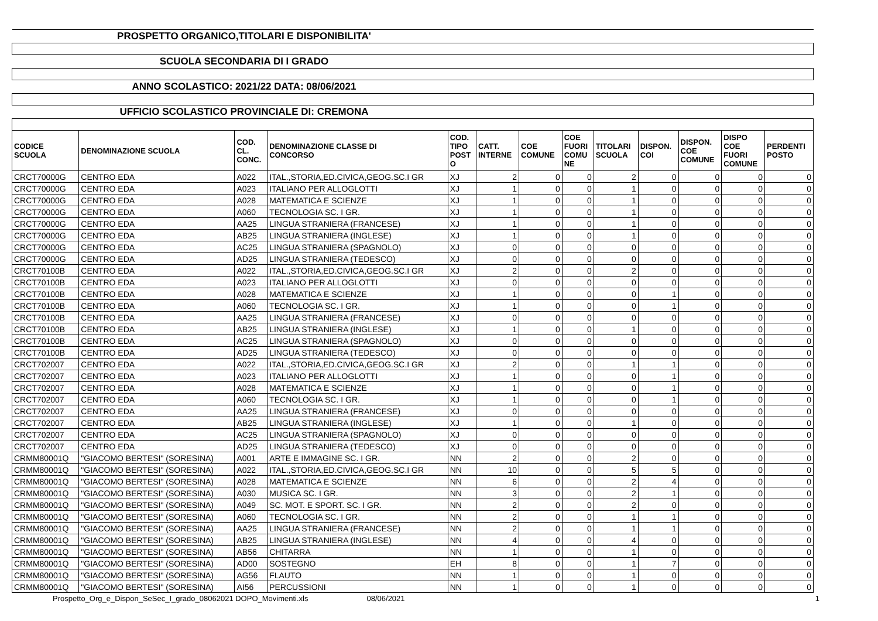| PROSPETTO ORGANICO,TITOLARI E DISPONIBILITA' | | | | | | | | | | | | |
| SCUOLA SECONDARIA DI I GRADO | | | | | | | | | | | | |
| ANNO SCOLASTICO: 2021/22 DATA: 08/06/2021 | | | | | | | | | | | | |
| UFFICIO SCOLASTICO PROVINCIALE DI: CREMONA | | | | | | | | | | | | |
| CODICE SCUOLA | DENOMINAZIONE SCUOLA | COD. CL. CONC. | DENOMINAZIONE CLASSE DI CONCORSO | COD. TIPO POST O | CATT. INTERNE | COE COMUNE | COE FUORI COMU NE | TITOLARI SCUOLA | DISPON. COI | DISPON. COE COMUNE | DISPO COE FUORI COMUNE | PERDENTI POSTO |
| CRCT70000G | CENTRO EDA | A022 | ITAL.,STORIA,ED.CIVICA,GEOG.SC.I GR | XJ | 2 | 0 | 0 | 2 | 0 | 0 | 0 | 0 |
| CRCT70000G | CENTRO EDA | A023 | ITALIANO PER ALLOGLOTTI | XJ | 1 | 0 | 0 | 1 | 0 | 0 | 0 | 0 |
| CRCT70000G | CENTRO EDA | A028 | MATEMATICA E SCIENZE | XJ | 1 | 0 | 0 | 1 | 0 | 0 | 0 | 0 |
| CRCT70000G | CENTRO EDA | A060 | TECNOLOGIA SC. I GR. | XJ | 1 | 0 | 0 | 1 | 0 | 0 | 0 | 0 |
| CRCT70000G | CENTRO EDA | AA25 | LINGUA STRANIERA (FRANCESE) | XJ | 1 | 0 | 0 | 1 | 0 | 0 | 0 | 0 |
| CRCT70000G | CENTRO EDA | AB25 | LINGUA STRANIERA (INGLESE) | XJ | 1 | 0 | 0 | 1 | 0 | 0 | 0 | 0 |
| CRCT70000G | CENTRO EDA | AC25 | LINGUA STRANIERA (SPAGNOLO) | XJ | 0 | 0 | 0 | 0 | 0 | 0 | 0 | 0 |
| CRCT70000G | CENTRO EDA | AD25 | LINGUA STRANIERA (TEDESCO) | XJ | 0 | 0 | 0 | 0 | 0 | 0 | 0 | 0 |
| CRCT70100B | CENTRO EDA | A022 | ITAL.,STORIA,ED.CIVICA,GEOG.SC.I GR | XJ | 2 | 0 | 0 | 2 | 0 | 0 | 0 | 0 |
| CRCT70100B | CENTRO EDA | A023 | ITALIANO PER ALLOGLOTTI | XJ | 0 | 0 | 0 | 0 | 0 | 0 | 0 | 0 |
| CRCT70100B | CENTRO EDA | A028 | MATEMATICA E SCIENZE | XJ | 1 | 0 | 0 | 0 | 1 | 0 | 0 | 0 |
| CRCT70100B | CENTRO EDA | A060 | TECNOLOGIA SC. I GR. | XJ | 1 | 0 | 0 | 0 | 1 | 0 | 0 | 0 |
| CRCT70100B | CENTRO EDA | AA25 | LINGUA STRANIERA (FRANCESE) | XJ | 0 | 0 | 0 | 0 | 0 | 0 | 0 | 0 |
| CRCT70100B | CENTRO EDA | AB25 | LINGUA STRANIERA (INGLESE) | XJ | 1 | 0 | 0 | 1 | 0 | 0 | 0 | 0 |
| CRCT70100B | CENTRO EDA | AC25 | LINGUA STRANIERA (SPAGNOLO) | XJ | 0 | 0 | 0 | 0 | 0 | 0 | 0 | 0 |
| CRCT70100B | CENTRO EDA | AD25 | LINGUA STRANIERA (TEDESCO) | XJ | 0 | 0 | 0 | 0 | 0 | 0 | 0 | 0 |
| CRCT702007 | CENTRO EDA | A022 | ITAL.,STORIA,ED.CIVICA,GEOG.SC.I GR | XJ | 2 | 0 | 0 | 1 | 1 | 0 | 0 | 0 |
| CRCT702007 | CENTRO EDA | A023 | ITALIANO PER ALLOGLOTTI | XJ | 1 | 0 | 0 | 0 | 1 | 0 | 0 | 0 |
| CRCT702007 | CENTRO EDA | A028 | MATEMATICA E SCIENZE | XJ | 1 | 0 | 0 | 0 | 1 | 0 | 0 | 0 |
| CRCT702007 | CENTRO EDA | A060 | TECNOLOGIA SC. I GR. | XJ | 1 | 0 | 0 | 0 | 1 | 0 | 0 | 0 |
| CRCT702007 | CENTRO EDA | AA25 | LINGUA STRANIERA (FRANCESE) | XJ | 0 | 0 | 0 | 0 | 0 | 0 | 0 | 0 |
| CRCT702007 | CENTRO EDA | AB25 | LINGUA STRANIERA (INGLESE) | XJ | 1 | 0 | 0 | 1 | 0 | 0 | 0 | 0 |
| CRCT702007 | CENTRO EDA | AC25 | LINGUA STRANIERA (SPAGNOLO) | XJ | 0 | 0 | 0 | 0 | 0 | 0 | 0 | 0 |
| CRCT702007 | CENTRO EDA | AD25 | LINGUA STRANIERA (TEDESCO) | XJ | 0 | 0 | 0 | 0 | 0 | 0 | 0 | 0 |
| CRMM80001Q | "GIACOMO BERTESI" (SORESINA) | A001 | ARTE E IMMAGINE SC. I GR. | NN | 2 | 0 | 0 | 2 | 0 | 0 | 0 | 0 |
| CRMM80001Q | "GIACOMO BERTESI" (SORESINA) | A022 | ITAL.,STORIA,ED.CIVICA,GEOG.SC.I GR | NN | 10 | 0 | 0 | 5 | 5 | 0 | 0 | 0 |
| CRMM80001Q | "GIACOMO BERTESI" (SORESINA) | A028 | MATEMATICA E SCIENZE | NN | 6 | 0 | 0 | 2 | 4 | 0 | 0 | 0 |
| CRMM80001Q | "GIACOMO BERTESI" (SORESINA) | A030 | MUSICA SC. I GR. | NN | 3 | 0 | 0 | 2 | 1 | 0 | 0 | 0 |
| CRMM80001Q | "GIACOMO BERTESI" (SORESINA) | A049 | SC. MOT. E SPORT. SC. I GR. | NN | 2 | 0 | 0 | 2 | 0 | 0 | 0 | 0 |
| CRMM80001Q | "GIACOMO BERTESI" (SORESINA) | A060 | TECNOLOGIA SC. I GR. | NN | 2 | 0 | 0 | 1 | 1 | 0 | 0 | 0 |
| CRMM80001Q | "GIACOMO BERTESI" (SORESINA) | AA25 | LINGUA STRANIERA (FRANCESE) | NN | 2 | 0 | 0 | 1 | 1 | 0 | 0 | 0 |
| CRMM80001Q | "GIACOMO BERTESI" (SORESINA) | AB25 | LINGUA STRANIERA (INGLESE) | NN | 4 | 0 | 0 | 4 | 0 | 0 | 0 | 0 |
| CRMM80001Q | "GIACOMO BERTESI" (SORESINA) | AB56 | CHITARRA | NN | 1 | 0 | 0 | 1 | 0 | 0 | 0 | 0 |
| CRMM80001Q | "GIACOMO BERTESI" (SORESINA) | AD00 | SOSTEGNO | EH | 8 | 0 | 0 | 1 | 7 | 0 | 0 | 0 |
| CRMM80001Q | "GIACOMO BERTESI" (SORESINA) | AG56 | FLAUTO | NN | 1 | 0 | 0 | 1 | 0 | 0 | 0 | 0 |
| CRMM80001Q | "GIACOMO BERTESI" (SORESINA) | AI56 | PERCUSSIONI | NN | 1 | 0 | 0 | 1 | 0 | 0 | 0 | 0 |
Prospetto_Org_e_Dispon_SeSec_I_grado_08062021 DOPO_Movimenti.xls 08/06/2021 1